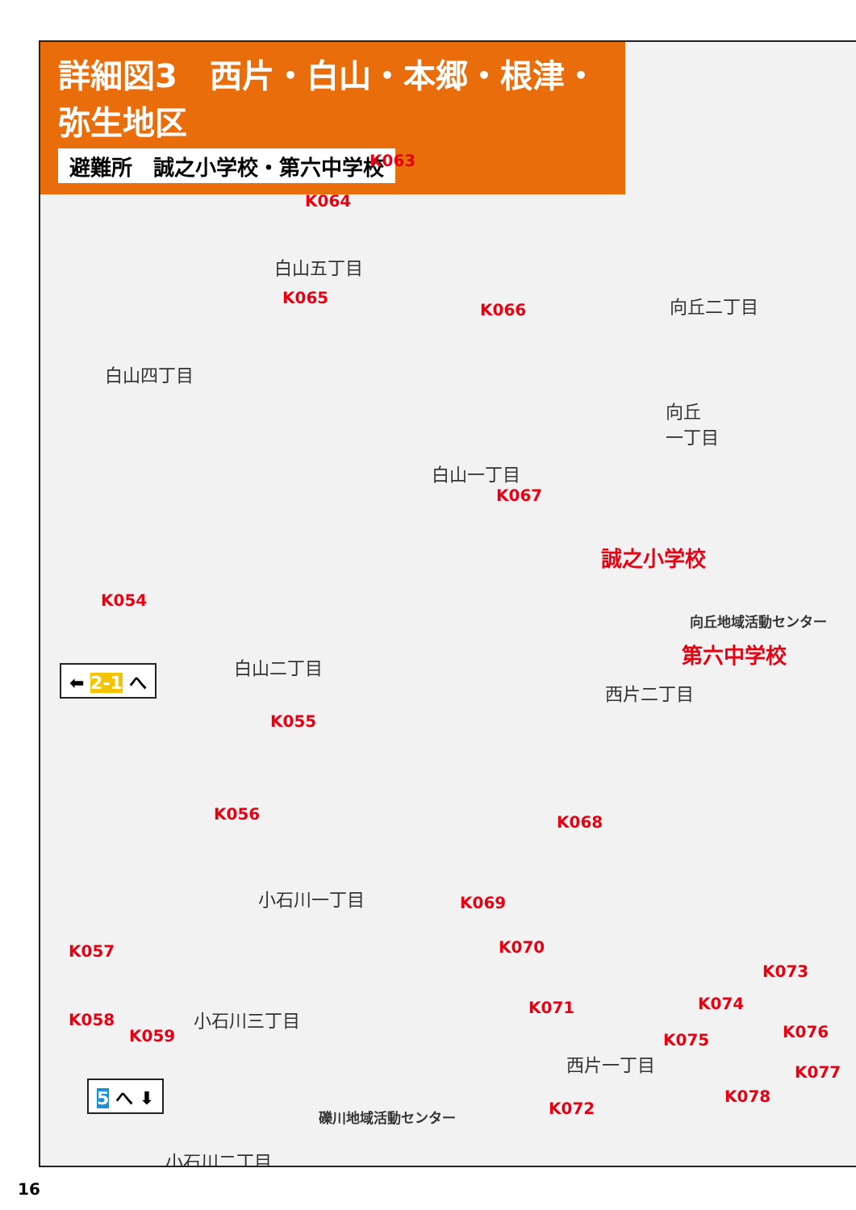詳細図3　西片・白山・本郷・根津・弥生地区
避難所　誠之小学校・第六中学校
白山五丁目
白山四丁目
白山一丁目
白山二丁目
向丘二丁目
向丘
一丁目
西片二丁目
小石川一丁目
小石川三丁目
西片一丁目
小石川二丁目
誠之小学校
第六中学校
向丘地域活動センター
礫川地域活動センター
K063
K064
K065
K066
K067
K054
K055
K056 K068
K069
K070
K071
K072
K073
K074
K075 K076
K077
K078
K057
K058
K059
⬅ 2-1 へ
5 へ ⬇
16